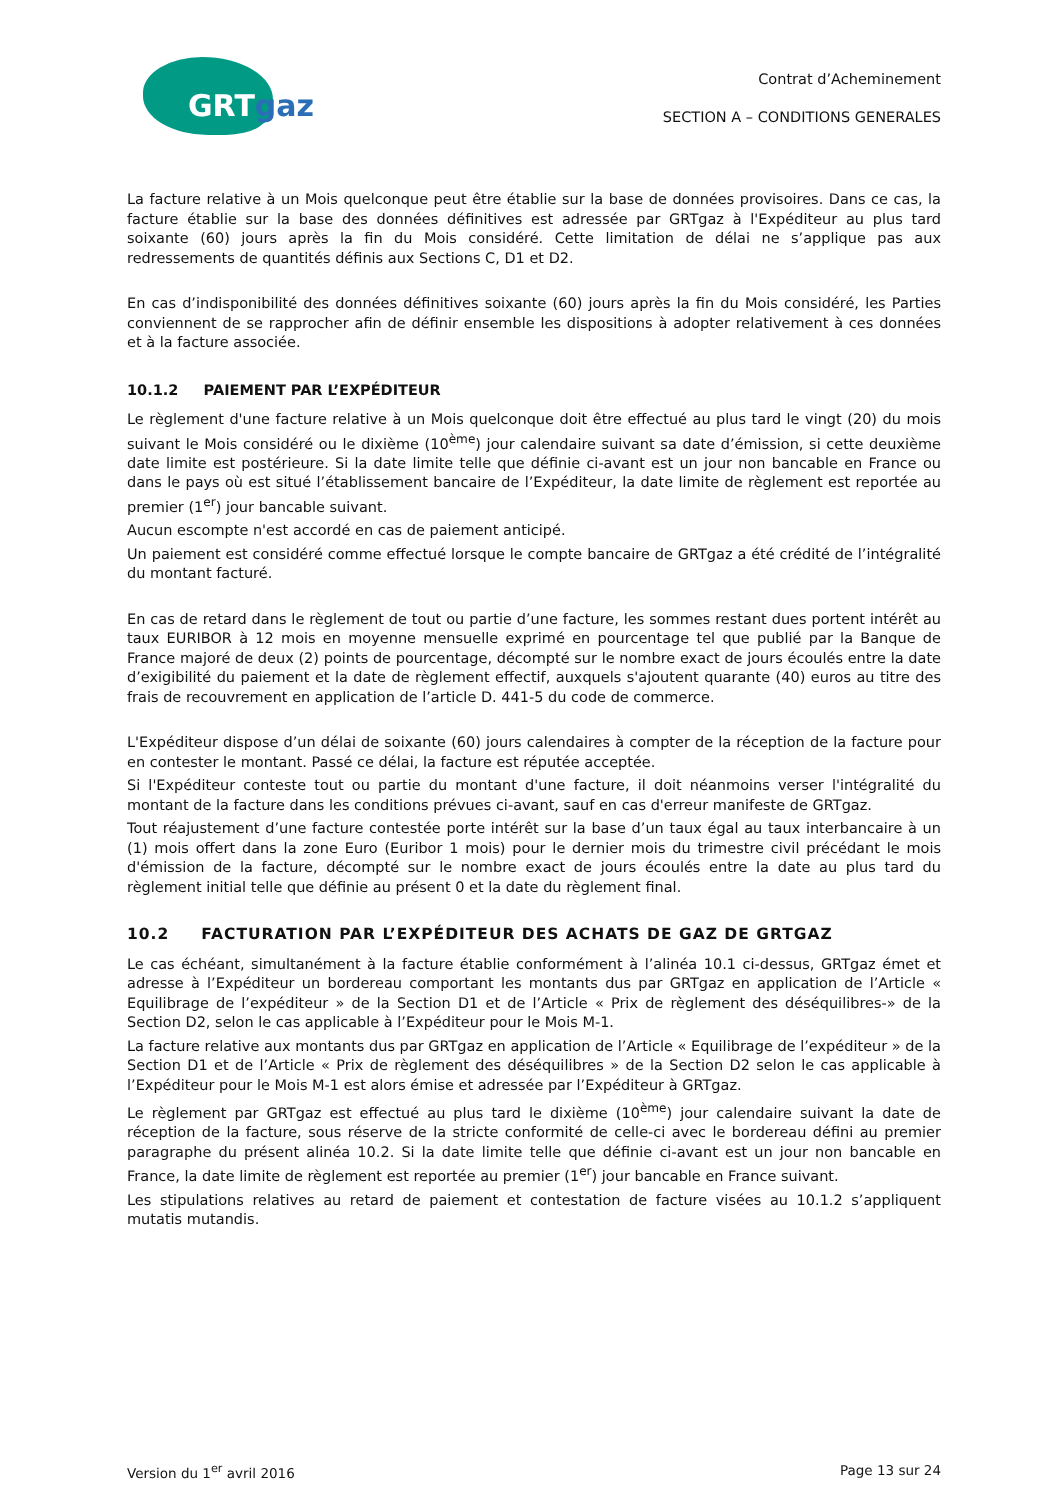GRTgaz
Contrat d’Acheminement
SECTION A – CONDITIONS GENERALES
La facture relative à un Mois quelconque peut être établie sur la base de données provisoires. Dans ce cas, la facture établie sur la base des données définitives est adressée par GRTgaz à l'Expéditeur au plus tard soixante (60) jours après la fin du Mois considéré. Cette limitation de délai ne s’applique pas aux redressements de quantités définis aux Sections C, D1 et D2.
En cas d’indisponibilité des données définitives soixante (60) jours après la fin du Mois considéré, les Parties conviennent de se rapprocher afin de définir ensemble les dispositions à adopter relativement à ces données et à la facture associée.
10.1.2 PAIEMENT PAR L’EXPÉDITEUR
Le règlement d'une facture relative à un Mois quelconque doit être effectué au plus tard le vingt (20) du mois suivant le Mois considéré ou le dixième (10<sup>ème</sup>) jour calendaire suivant sa date d’émission, si cette deuxième date limite est postérieure. Si la date limite telle que définie ci-avant est un jour non bancable en France ou dans le pays où est situé l’établissement bancaire de l’Expéditeur, la date limite de règlement est reportée au premier (1<sup>er</sup>) jour bancable suivant.
Aucun escompte n'est accordé en cas de paiement anticipé.
Un paiement est considéré comme effectué lorsque le compte bancaire de GRTgaz a été crédité de l’intégralité du montant facturé.
En cas de retard dans le règlement de tout ou partie d’une facture, les sommes restant dues portent intérêt au taux EURIBOR à 12 mois en moyenne mensuelle exprimé en pourcentage tel que publié par la Banque de France majoré de deux (2) points de pourcentage, décompté sur le nombre exact de jours écoulés entre la date d’exigibilité du paiement et la date de règlement effectif, auxquels s'ajoutent quarante (40) euros au titre des frais de recouvrement en application de l’article D. 441-5 du code de commerce.
L'Expéditeur dispose d’un délai de soixante (60) jours calendaires à compter de la réception de la facture pour en contester le montant. Passé ce délai, la facture est réputée acceptée.
Si l'Expéditeur conteste tout ou partie du montant d'une facture, il doit néanmoins verser l'intégralité du montant de la facture dans les conditions prévues ci-avant, sauf en cas d'erreur manifeste de GRTgaz.
Tout réajustement d’une facture contestée porte intérêt sur la base d’un taux égal au taux interbancaire à un (1) mois offert dans la zone Euro (Euribor 1 mois) pour le dernier mois du trimestre civil précédant le mois d'émission de la facture, décompté sur le nombre exact de jours écoulés entre la date au plus tard du règlement initial telle que définie au présent 0 et la date du règlement final.
10.2 FACTURATION PAR L’EXPÉDITEUR DES ACHATS DE GAZ DE GRTGAZ
Le cas échéant, simultanément à la facture établie conformément à l’alinéa 10.1 ci-dessus, GRTgaz émet et adresse à l’Expéditeur un bordereau comportant les montants dus par GRTgaz en application de l’Article « Equilibrage de l’expéditeur » de la Section D1 et de l’Article « Prix de règlement des déséquilibres-» de la Section D2, selon le cas applicable à l’Expéditeur pour le Mois M-1.
La facture relative aux montants dus par GRTgaz en application de l’Article « Equilibrage de l’expéditeur » de la Section D1 et de l’Article « Prix de règlement des déséquilibres » de la Section D2 selon le cas applicable à l’Expéditeur pour le Mois M-1 est alors émise et adressée par l’Expéditeur à GRTgaz.
Le règlement par GRTgaz est effectué au plus tard le dixième (10<sup>ème</sup>) jour calendaire suivant la date de réception de la facture, sous réserve de la stricte conformité de celle-ci avec le bordereau défini au premier paragraphe du présent alinéa 10.2. Si la date limite telle que définie ci-avant est un jour non bancable en France, la date limite de règlement est reportée au premier (1<sup>er</sup>) jour bancable en France suivant.
Les stipulations relatives au retard de paiement et contestation de facture visées au 10.1.2 s’appliquent mutatis mutandis.
Version du 1<sup>er</sup> avril 2016 Page 13 sur 24